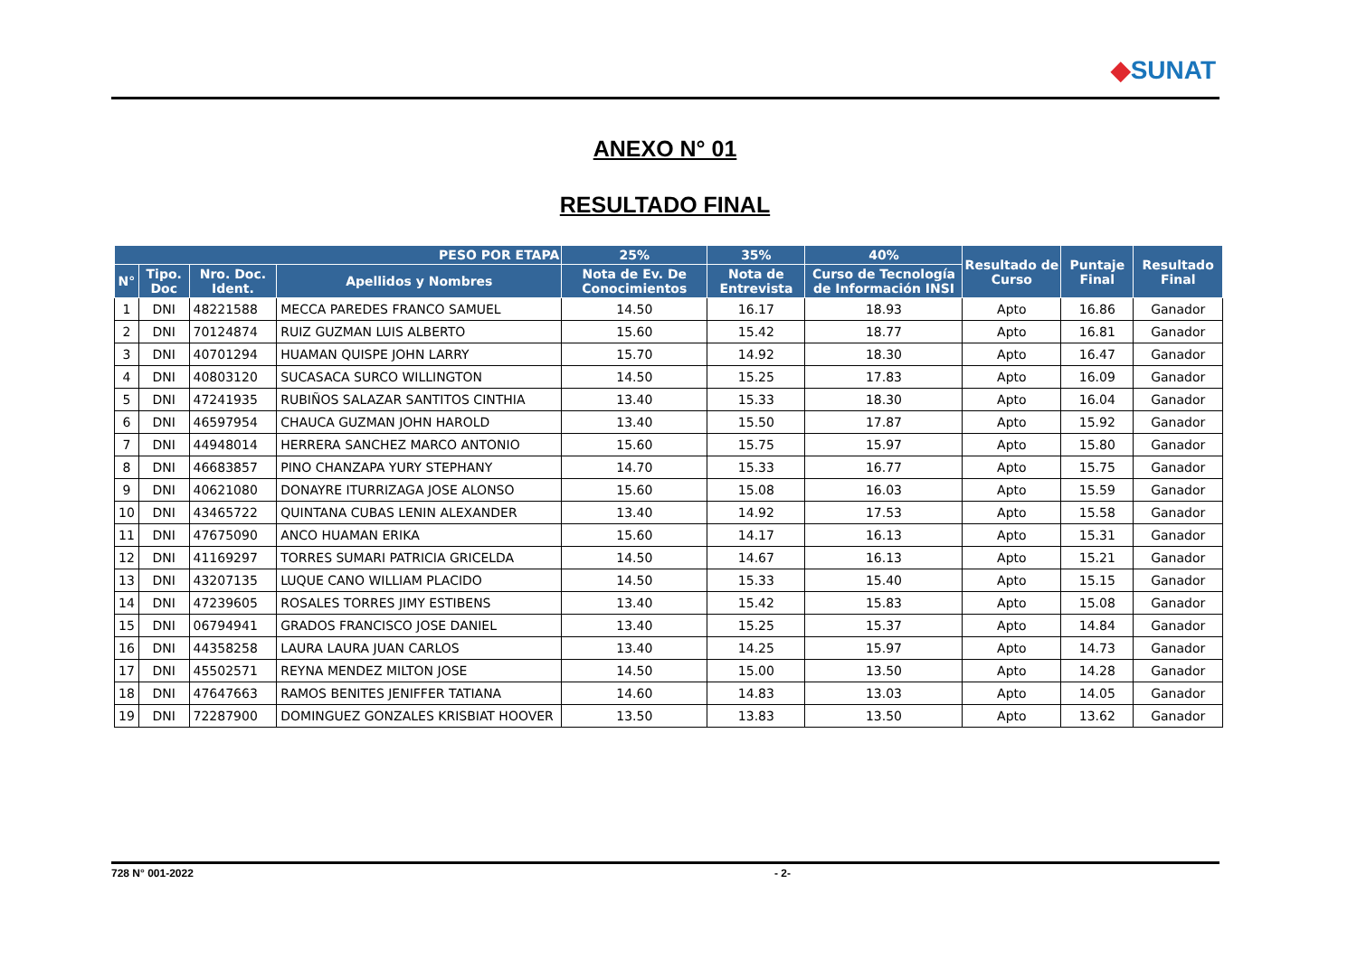◆SUNAT
ANEXO N° 01
RESULTADO FINAL
| PESO POR ETAPA | | | | 25% | 35% | 40% | Resultado de Curso | Puntaje Final | Resultado Final |
| --- | --- | --- | --- | --- | --- | --- | --- | --- | --- |
| N° | Tipo. Doc | Nro. Doc. Ident. | Apellidos y Nombres | Nota de Ev. De Conocimientos | Nota de Entrevista | Curso de Tecnología de Información INSI | | | |
| 1 | DNI | 48221588 | MECCA PAREDES FRANCO SAMUEL | 14.50 | 16.17 | 18.93 | Apto | 16.86 | Ganador |
| 2 | DNI | 70124874 | RUIZ GUZMAN LUIS ALBERTO | 15.60 | 15.42 | 18.77 | Apto | 16.81 | Ganador |
| 3 | DNI | 40701294 | HUAMAN QUISPE JOHN LARRY | 15.70 | 14.92 | 18.30 | Apto | 16.47 | Ganador |
| 4 | DNI | 40803120 | SUCASACA SURCO WILLINGTON | 14.50 | 15.25 | 17.83 | Apto | 16.09 | Ganador |
| 5 | DNI | 47241935 | RUBIÑOS SALAZAR SANTITOS CINTHIA | 13.40 | 15.33 | 18.30 | Apto | 16.04 | Ganador |
| 6 | DNI | 46597954 | CHAUCA GUZMAN JOHN HAROLD | 13.40 | 15.50 | 17.87 | Apto | 15.92 | Ganador |
| 7 | DNI | 44948014 | HERRERA SANCHEZ MARCO ANTONIO | 15.60 | 15.75 | 15.97 | Apto | 15.80 | Ganador |
| 8 | DNI | 46683857 | PINO CHANZAPA YURY STEPHANY | 14.70 | 15.33 | 16.77 | Apto | 15.75 | Ganador |
| 9 | DNI | 40621080 | DONAYRE ITURRIZAGA JOSE ALONSO | 15.60 | 15.08 | 16.03 | Apto | 15.59 | Ganador |
| 10 | DNI | 43465722 | QUINTANA CUBAS LENIN ALEXANDER | 13.40 | 14.92 | 17.53 | Apto | 15.58 | Ganador |
| 11 | DNI | 47675090 | ANCO HUAMAN ERIKA | 15.60 | 14.17 | 16.13 | Apto | 15.31 | Ganador |
| 12 | DNI | 41169297 | TORRES SUMARI PATRICIA GRICELDA | 14.50 | 14.67 | 16.13 | Apto | 15.21 | Ganador |
| 13 | DNI | 43207135 | LUQUE CANO WILLIAM PLACIDO | 14.50 | 15.33 | 15.40 | Apto | 15.15 | Ganador |
| 14 | DNI | 47239605 | ROSALES TORRES JIMY ESTIBENS | 13.40 | 15.42 | 15.83 | Apto | 15.08 | Ganador |
| 15 | DNI | 06794941 | GRADOS FRANCISCO JOSE DANIEL | 13.40 | 15.25 | 15.37 | Apto | 14.84 | Ganador |
| 16 | DNI | 44358258 | LAURA LAURA JUAN CARLOS | 13.40 | 14.25 | 15.97 | Apto | 14.73 | Ganador |
| 17 | DNI | 45502571 | REYNA MENDEZ MILTON JOSE | 14.50 | 15.00 | 13.50 | Apto | 14.28 | Ganador |
| 18 | DNI | 47647663 | RAMOS BENITES JENIFFER TATIANA | 14.60 | 14.83 | 13.03 | Apto | 14.05 | Ganador |
| 19 | DNI | 72287900 | DOMINGUEZ GONZALES KRISBIAT HOOVER | 13.50 | 13.83 | 13.50 | Apto | 13.62 | Ganador |
728 N° 001-2022 - 2-